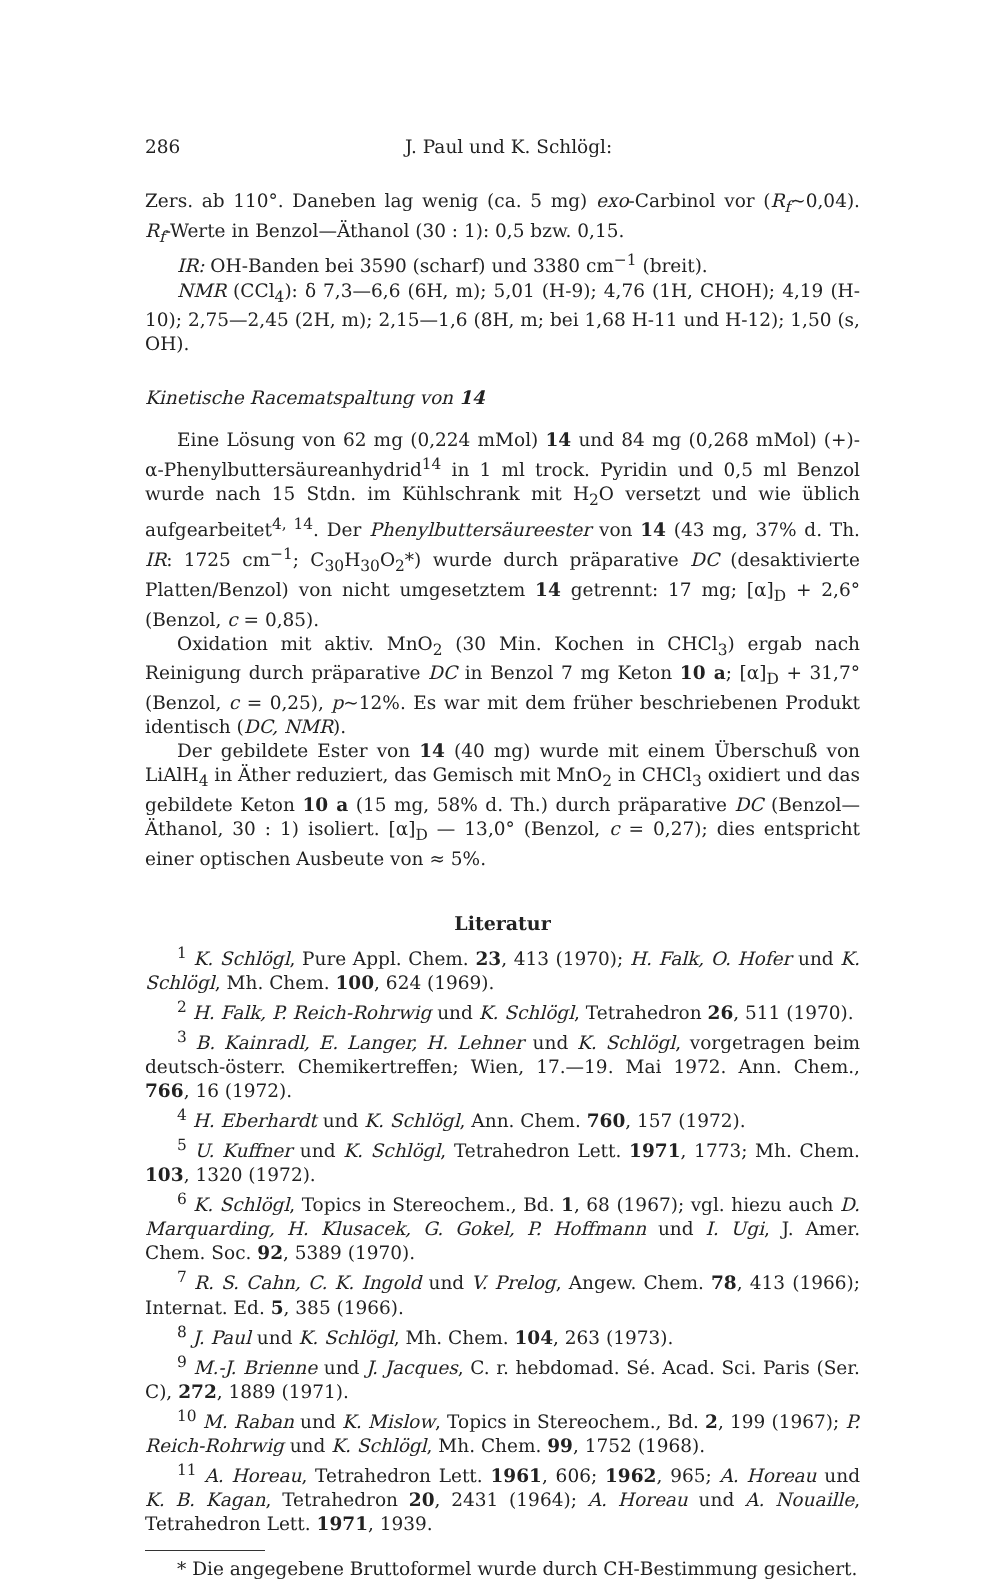286 J. Paul und K. Schlögl:
Zers. ab 110°. Daneben lag wenig (ca. 5 mg) exo-Carbinol vor (R<sub>f</sub>~0,04). R<sub>f</sub>-Werte in Benzol—Äthanol (30 : 1): 0,5 bzw. 0,15.
IR: OH-Banden bei 3590 (scharf) und 3380 cm<sup>−1</sup> (breit).
NMR (CCl<sub>4</sub>): δ 7,3—6,6 (6H, m); 5,01 (H-9); 4,76 (1H, CHOH); 4,19 (H-10); 2,75—2,45 (2H, m); 2,15—1,6 (8H, m; bei 1,68 H-11 und H-12); 1,50 (s, OH).
Kinetische Racematspaltung von 14
Eine Lösung von 62 mg (0,224 mMol) 14 und 84 mg (0,268 mMol) (+)-α-Phenylbuttersäureanhydrid<sup>14</sup> in 1 ml trock. Pyridin und 0,5 ml Benzol wurde nach 15 Stdn. im Kühlschrank mit H<sub>2</sub>O versetzt und wie üblich aufgearbeitet<sup>4, 14</sup>. Der Phenylbuttersäureester von 14 (43 mg, 37% d. Th. IR: 1725 cm<sup>−1</sup>; C<sub>30</sub>H<sub>30</sub>O<sub>2</sub>*) wurde durch präparative DC (desaktivierte Platten/Benzol) von nicht umgesetztem 14 getrennt: 17 mg; [α]<sub>D</sub> + 2,6° (Benzol, c = 0,85).
Oxidation mit aktiv. MnO<sub>2</sub> (30 Min. Kochen in CHCl<sub>3</sub>) ergab nach Reinigung durch präparative DC in Benzol 7 mg Keton 10 a; [α]<sub>D</sub> + 31,7° (Benzol, c = 0,25), p~12%. Es war mit dem früher beschriebenen Produkt identisch (DC, NMR).
Der gebildete Ester von 14 (40 mg) wurde mit einem Überschuß von LiAlH<sub>4</sub> in Äther reduziert, das Gemisch mit MnO<sub>2</sub> in CHCl<sub>3</sub> oxidiert und das gebildete Keton 10 a (15 mg, 58% d. Th.) durch präparative DC (Benzol—Äthanol, 30 : 1) isoliert. [α]<sub>D</sub> — 13,0° (Benzol, c = 0,27); dies entspricht einer optischen Ausbeute von ≈ 5%.
Literatur
<sup>1</sup> K. Schlögl, Pure Appl. Chem. 23, 413 (1970); H. Falk, O. Hofer und K. Schlögl, Mh. Chem. 100, 624 (1969).
<sup>2</sup> H. Falk, P. Reich-Rohrwig und K. Schlögl, Tetrahedron 26, 511 (1970).
<sup>3</sup> B. Kainradl, E. Langer, H. Lehner und K. Schlögl, vorgetragen beim deutsch-österr. Chemikertreffen; Wien, 17.—19. Mai 1972. Ann. Chem., 766, 16 (1972).
<sup>4</sup> H. Eberhardt und K. Schlögl, Ann. Chem. 760, 157 (1972).
<sup>5</sup> U. Kuffner und K. Schlögl, Tetrahedron Lett. 1971, 1773; Mh. Chem. 103, 1320 (1972).
<sup>6</sup> K. Schlögl, Topics in Stereochem., Bd. 1, 68 (1967); vgl. hiezu auch D. Marquarding, H. Klusacek, G. Gokel, P. Hoffmann und I. Ugi, J. Amer. Chem. Soc. 92, 5389 (1970).
<sup>7</sup> R. S. Cahn, C. K. Ingold und V. Prelog, Angew. Chem. 78, 413 (1966); Internat. Ed. 5, 385 (1966).
<sup>8</sup> J. Paul und K. Schlögl, Mh. Chem. 104, 263 (1973).
<sup>9</sup> M.-J. Brienne und J. Jacques, C. r. hebdomad. Sé. Acad. Sci. Paris (Ser. C), 272, 1889 (1971).
<sup>10</sup> M. Raban und K. Mislow, Topics in Stereochem., Bd. 2, 199 (1967); P. Reich-Rohrwig und K. Schlögl, Mh. Chem. 99, 1752 (1968).
<sup>11</sup> A. Horeau, Tetrahedron Lett. 1961, 606; 1962, 965; A. Horeau und K. B. Kagan, Tetrahedron 20, 2431 (1964); A. Horeau und A. Nouaille, Tetrahedron Lett. 1971, 1939.
* Die angegebene Bruttoformel wurde durch CH-Bestimmung gesichert.